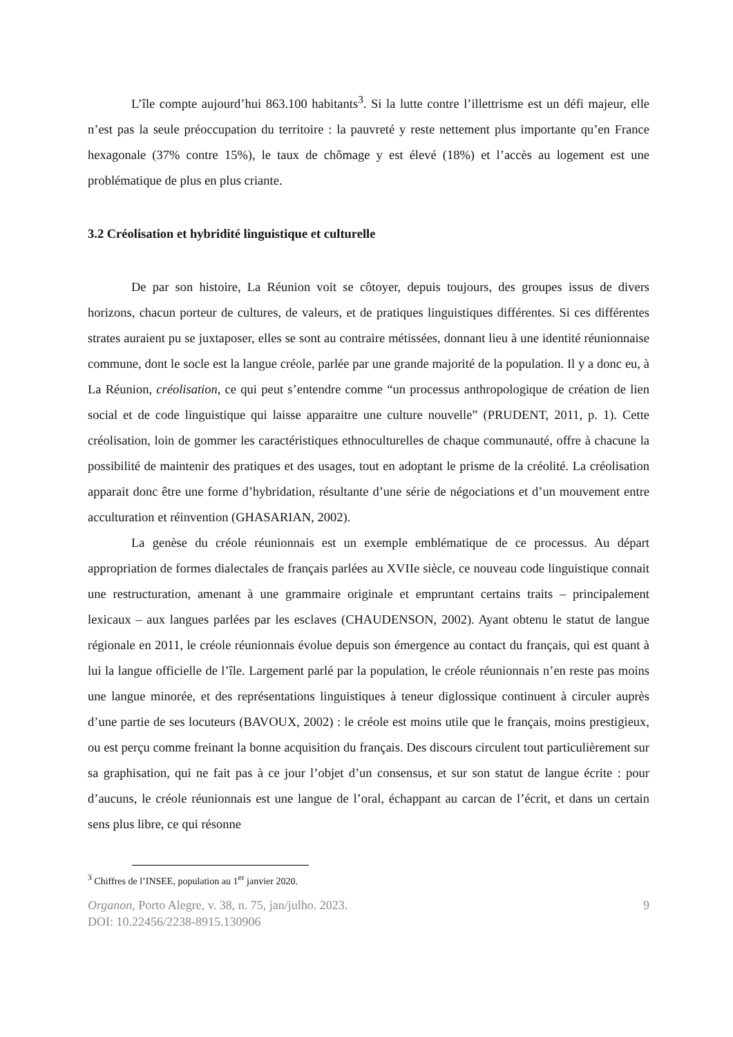L’île compte aujourd’hui 863.100 habitants<sup>3</sup>. Si la lutte contre l’illettrisme est un défi majeur, elle n’est pas la seule préoccupation du territoire : la pauvreté y reste nettement plus importante qu’en France hexagonale (37% contre 15%), le taux de chômage y est élevé (18%) et l’accès au logement est une problématique de plus en plus criante.
3.2 Créolisation et hybridité linguistique et culturelle
De par son histoire, La Réunion voit se côtoyer, depuis toujours, des groupes issus de divers horizons, chacun porteur de cultures, de valeurs, et de pratiques linguistiques différentes. Si ces différentes strates auraient pu se juxtaposer, elles se sont au contraire métissées, donnant lieu à une identité réunionnaise commune, dont le socle est la langue créole, parlée par une grande majorité de la population. Il y a donc eu, à La Réunion, créolisation, ce qui peut s’entendre comme “un processus anthropologique de création de lien social et de code linguistique qui laisse apparaitre une culture nouvelle” (PRUDENT, 2011, p. 1). Cette créolisation, loin de gommer les caractéristiques ethnoculturelles de chaque communauté, offre à chacune la possibilité de maintenir des pratiques et des usages, tout en adoptant le prisme de la créolité. La créolisation apparait donc être une forme d’hybridation, résultante d’une série de négociations et d’un mouvement entre acculturation et réinvention (GHASARIAN, 2002).
La genèse du créole réunionnais est un exemple emblématique de ce processus. Au départ appropriation de formes dialectales de français parlées au XVIIe siècle, ce nouveau code linguistique connait une restructuration, amenant à une grammaire originale et empruntant certains traits – principalement lexicaux – aux langues parlées par les esclaves (CHAUDENSON, 2002). Ayant obtenu le statut de langue régionale en 2011, le créole réunionnais évolue depuis son émergence au contact du français, qui est quant à lui la langue officielle de l’île. Largement parlé par la population, le créole réunionnais n’en reste pas moins une langue minorée, et des représentations linguistiques à teneur diglossique continuent à circuler auprès d’une partie de ses locuteurs (BAVOUX, 2002) : le créole est moins utile que le français, moins prestigieux, ou est perçu comme freinant la bonne acquisition du français. Des discours circulent tout particulièrement sur sa graphisation, qui ne fait pas à ce jour l’objet d’un consensus, et sur son statut de langue écrite : pour d’aucuns, le créole réunionnais est une langue de l’oral, échappant au carcan de l’écrit, et dans un certain sens plus libre, ce qui résonne
<sup>3</sup> Chiffres de l’INSEE, population au 1<sup>er</sup> janvier 2020.
Organon, Porto Alegre, v. 38, n. 75, jan/julho. 2023.
DOI: 10.22456/2238-8915.130906
9